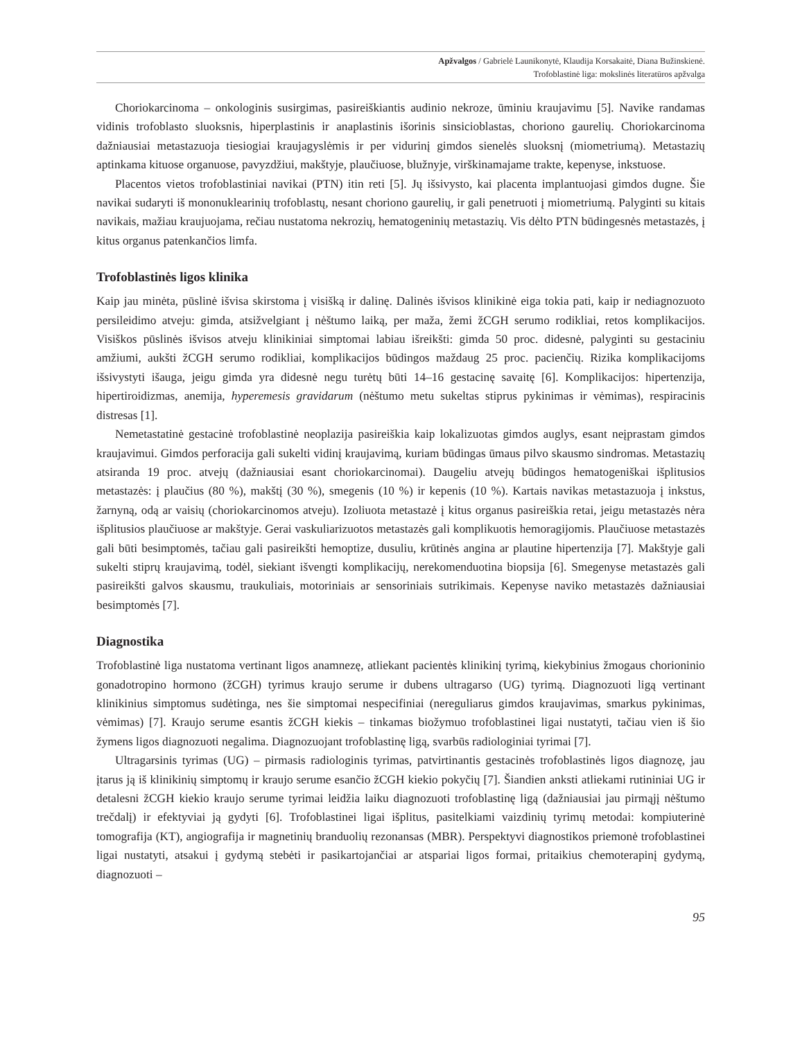Apžvalgos / Gabrielė Launikonytė, Klaudija Korsakaitė, Diana Bužinskienė.
Trofoblastinė liga: mokslinės literatūros apžvalga
Choriokarcinoma – onkologinis susirgimas, pasireiškiantis audinio nekroze, ūminiu kraujavimu [5]. Navike randamas vidinis trofoblasto sluoksnis, hiperplastinis ir anaplastinis išorinis sinsicioblastas, choriono gaurelių. Choriokarcinoma dažniausiai metastazuoja tiesiogiai kraujagyslėmis ir per vidurinį gimdos sienelės sluoksnį (miometriumą). Metastazių aptinkama kituose organuose, pavyzdžiui, makštyje, plaučiuose, blužnyje, virškinamajame trakte, kepenyse, inkstuose.
Placentos vietos trofoblastiniai navikai (PTN) itin reti [5]. Jų išsivysto, kai placenta implantuojasi gimdos dugne. Šie navikai sudaryti iš mononuklearinių trofoblastų, nesant choriono gaurelių, ir gali penetruoti į miometriumą. Palyginti su kitais navikais, mažiau kraujuojama, rečiau nustatoma nekrozių, hematogeninių metastazių. Vis dėlto PTN būdingesnės metastazės, į kitus organus patenkančios limfa.
Trofoblastinės ligos klinika
Kaip jau minėta, pūslinė išvisa skirstoma į visišką ir dalinę. Dalinės išvisos klinikinė eiga tokia pati, kaip ir nediagnozuoto persileidimo atveju: gimda, atsižvelgiant į nėštumo laiką, per maža, žemi žCGH serumo rodikliai, retos komplikacijos. Visiškos pūslinės išvisos atveju klinikiniai simptomai labiau išreikšti: gimda 50 proc. didesnė, palyginti su gestaciniu amžiumi, aukšti žCGH serumo rodikliai, komplikacijos būdingos maždaug 25 proc. pacienčių. Rizika komplikacijoms išsivystyti išauga, jeigu gimda yra didesnė negu turėtų būti 14–16 gestacinę savaitę [6]. Komplikacijos: hipertenzija, hipertiroidizmas, anemija, hyperemesis gravidarum (nėštumo metu sukeltas stiprus pykinimas ir vėmimas), respiracinis distresas [1].
Nemetastatinė gestacinė trofoblastinė neoplazija pasireiškia kaip lokalizuotas gimdos auglys, esant neįprastam gimdos kraujavimui. Gimdos perforacija gali sukelti vidinį kraujavimą, kuriam būdingas ūmaus pilvo skausmo sindromas. Metastazių atsiranda 19 proc. atvejų (dažniausiai esant choriokarcinomai). Daugeliu atvejų būdingos hematogeniškai išplitusios metastazės: į plaučius (80 %), makštį (30 %), smegenis (10 %) ir kepenis (10 %). Kartais navikas metastazuoja į inkstus, žarnyną, odą ar vaisių (choriokarcinomos atveju). Izoliuota metastazė į kitus organus pasireiškia retai, jeigu metastazės nėra išplitusios plaučiuose ar makštyje. Gerai vaskuliarizuotos metastazės gali komplikuotis hemoragijomis. Plaučiuose metastazės gali būti besimptomės, tačiau gali pasireikšti hemoptize, dusuliu, krūtinės angina ar plautine hipertenzija [7]. Makštyje gali sukelti stiprų kraujavimą, todėl, siekiant išvengti komplikacijų, nerekomenduotina biopsija [6]. Smegenyse metastazės gali pasireikšti galvos skausmu, traukuliais, motoriniais ar sensoriniais sutrikimais. Kepenyse naviko metastazės dažniausiai besimptomės [7].
Diagnostika
Trofoblastinė liga nustatoma vertinant ligos anamnezę, atliekant pacientės klinikinį tyrimą, kiekybinius žmogaus chorioninio gonadotropino hormono (žCGH) tyrimus kraujo serume ir dubens ultragarso (UG) tyrimą. Diagnozuoti ligą vertinant klinikinius simptomus sudėtinga, nes šie simptomai nespecifiniai (nereguliarus gimdos kraujavimas, smarkus pykinimas, vėmimas) [7]. Kraujo serume esantis žCGH kiekis – tinkamas biožymuo trofoblastinei ligai nustatyti, tačiau vien iš šio žymens ligos diagnozuoti negalima. Diagnozuojant trofoblastinę ligą, svarbūs radiologiniai tyrimai [7].
Ultragarsinis tyrimas (UG) – pirmasis radiologinis tyrimas, patvirtinantis gestacinės trofoblastinės ligos diagnozę, jau įtarus ją iš klinikinių simptomų ir kraujo serume esančio žCGH kiekio pokyčių [7]. Šiandien anksti atliekami rutininiai UG ir detalesni žCGH kiekio kraujo serume tyrimai leidžia laiku diagnozuoti trofoblastinę ligą (dažniausiai jau pirmąjį nėštumo trečdalį) ir efektyviai ją gydyti [6]. Trofoblastinei ligai išplitus, pasitelkiami vaizdinių tyrimų metodai: kompiuterinė tomografija (KT), angiografija ir magnetinių branduolių rezonansas (MBR). Perspektyvi diagnostikos priemonė trofoblastinei ligai nustatyti, atsakui į gydymą stebėti ir pasikartojančiai ar atspariai ligos formai, pritaikius chemoterapinį gydymą, diagnozuoti –
95